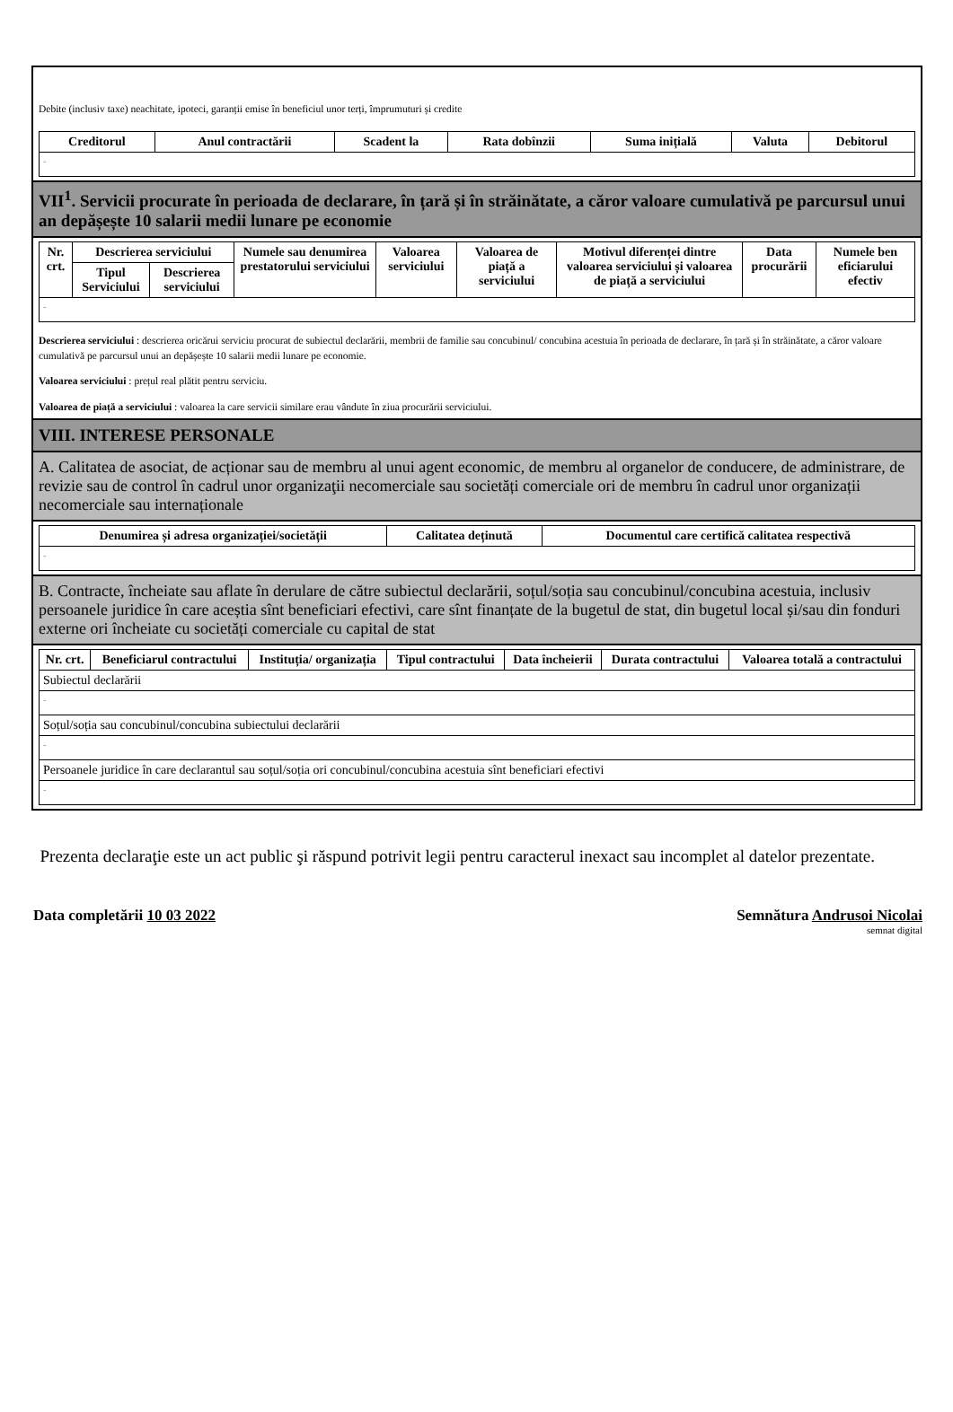Debite (inclusiv taxe) neachitate, ipoteci, garanții emise în beneficiul unor terți, împrumuturi și credite
| Creditorul | Anul contractării | Scadent la | Rata dobînzii | Suma inițială | Valuta | Debitorul |
| --- | --- | --- | --- | --- | --- | --- |
| - | | | | | | |
VII<sup>1</sup>. Servicii procurate în perioada de declarare, în țară și în străinătate, a căror valoare cumulativă pe parcursul unui an depășește 10 salarii medii lunare pe economie
| Nr. crt. | Descrierea serviciului | | Numele sau denumirea prestatorului serviciului | Valoarea serviciului | Valoarea de piață a serviciului | Motivul diferenței dintre valoarea serviciului și valoarea de piață a serviciului | Data procurării | Numele ben eficiarului efectiv |
| --- | --- | --- | --- | --- | --- | --- | --- | --- |
| | Tipul Serviciului | Descrierea serviciului | | | | | | |
| - | | | | | | | | |
Descrierea serviciului : descrierea oricărui serviciu procurat de subiectul declarării, membrii de familie sau concubinul/ concubina acestuia în perioada de declarare, în țară și în străinătate, a căror valoare cumulativă pe parcursul unui an depășește 10 salarii medii lunare pe economie.
Valoarea serviciului : prețul real plătit pentru serviciu.
Valoarea de piață a serviciului : valoarea la care servicii similare erau vândute în ziua procurării serviciului.
VIII. INTERESE PERSONALE
A. Calitatea de asociat, de acționar sau de membru al unui agent economic, de membru al organelor de conducere, de administrare, de revizie sau de control în cadrul unor organizaţii necomerciale sau societăți comerciale ori de membru în cadrul unor organizații necomerciale sau internaționale
| Denumirea și adresa organizației/societății | Calitatea deținută | Documentul care certifică calitatea respectivă |
| --- | --- | --- |
| - | | |
B. Contracte, încheiate sau aflate în derulare de către subiectul declarării, soțul/soția sau concubinul/concubina acestuia, inclusiv persoanele juridice în care aceștia sînt beneficiari efectivi, care sînt finanțate de la bugetul de stat, din bugetul local și/sau din fonduri externe ori încheiate cu societăți comerciale cu capital de stat
| Nr. crt. | Beneficiarul contractului | Instituția/ organizația | Tipul contractului | Data încheierii | Durata contractului | Valoarea totală a contractului |
| --- | --- | --- | --- | --- | --- | --- |
| Subiectul declarării | | | | | | |
| - | | | | | | |
| Soțul/soția sau concubinul/concubina subiectului declarării | | | | | | |
| - | | | | | | |
| Persoanele juridice în care declarantul sau soțul/soția ori concubinul/concubina acestuia sînt beneficiari efectivi | | | | | | |
| - | | | | | | |
Prezenta declaraţie este un act public şi răspund potrivit legii pentru caracterul inexact sau incomplet al datelor prezentate.
Data completării 10 03 2022 Semnătura Andrusoi Nicolai
semnat digital